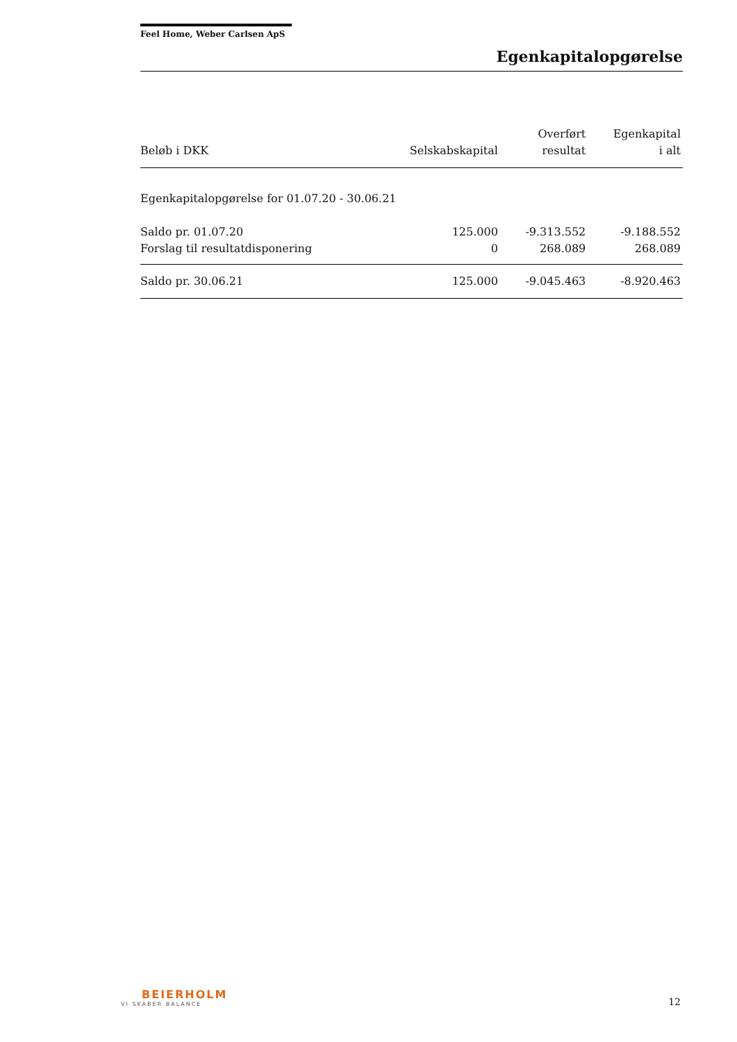Feel Home, Weber Carlsen ApS
Egenkapitalopgørelse
| Beløb i DKK | Selskabskapital | Overført resultat | Egenkapital i alt |
| --- | --- | --- | --- |
| Egenkapitalopgørelse for 01.07.20 - 30.06.21 | | | |
| Saldo pr. 01.07.20 | 125.000 | -9.313.552 | -9.188.552 |
| Forslag til resultatdisponering | 0 | 268.089 | 268.089 |
| Saldo pr. 30.06.21 | 125.000 | -9.045.463 | -8.920.463 |
BEIERHOLM
VI SKABER BALANCE
12